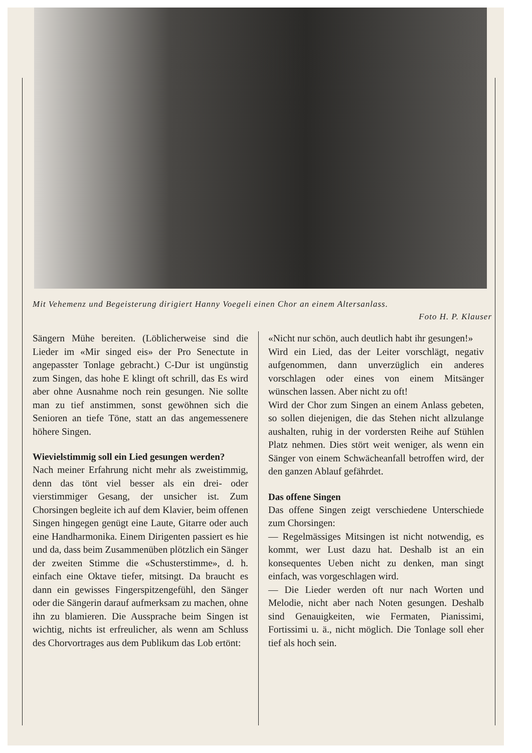Mit Vehemenz und Begeisterung dirigiert Hanny Voegeli einen Chor an einem Altersanlass.
Foto H. P. Klauser
Sängern Mühe bereiten. (Löblicherweise sind die Lieder im «Mir singed eis» der Pro Senectute in angepasster Tonlage gebracht.) C-Dur ist ungünstig zum Singen, das hohe E klingt oft schrill, das Es wird aber ohne Ausnahme noch rein gesungen. Nie sollte man zu tief anstimmen, sonst gewöhnen sich die Senioren an tiefe Töne, statt an das angemessenere höhere Singen.
Wievielstimmig soll ein Lied gesungen werden?
Nach meiner Erfahrung nicht mehr als zweistimmig, denn das tönt viel besser als ein drei- oder vierstimmiger Gesang, der unsicher ist. Zum Chorsingen begleite ich auf dem Klavier, beim offenen Singen hingegen genügt eine Laute, Gitarre oder auch eine Handharmonika. Einem Dirigenten passiert es hie und da, dass beim Zusammenüben plötzlich ein Sänger der zweiten Stimme die «Schusterstimme», d. h. einfach eine Oktave tiefer, mitsingt. Da braucht es dann ein gewisses Fingerspitzengefühl, den Sänger oder die Sängerin darauf aufmerksam zu machen, ohne ihn zu blamieren. Die Aussprache beim Singen ist wichtig, nichts ist erfreulicher, als wenn am Schluss des Chorvortrages aus dem Publikum das Lob ertönt:
«Nicht nur schön, auch deutlich habt ihr gesungen!»
Wird ein Lied, das der Leiter vorschlägt, negativ aufgenommen, dann unverzüglich ein anderes vorschlagen oder eines von einem Mitsänger wünschen lassen. Aber nicht zu oft!
Wird der Chor zum Singen an einem Anlass gebeten, so sollen diejenigen, die das Stehen nicht allzulange aushalten, ruhig in der vordersten Reihe auf Stühlen Platz nehmen. Dies stört weit weniger, als wenn ein Sänger von einem Schwächeanfall betroffen wird, der den ganzen Ablauf gefährdet.
Das offene Singen
Das offene Singen zeigt verschiedene Unterschiede zum Chorsingen:
— Regelmässiges Mitsingen ist nicht notwendig, es kommt, wer Lust dazu hat. Deshalb ist an ein konsequentes Ueben nicht zu denken, man singt einfach, was vorgeschlagen wird.
— Die Lieder werden oft nur nach Worten und Melodie, nicht aber nach Noten gesungen. Deshalb sind Genauigkeiten, wie Fermaten, Pianissimi, Fortissimi u. ä., nicht möglich. Die Tonlage soll eher tief als hoch sein.